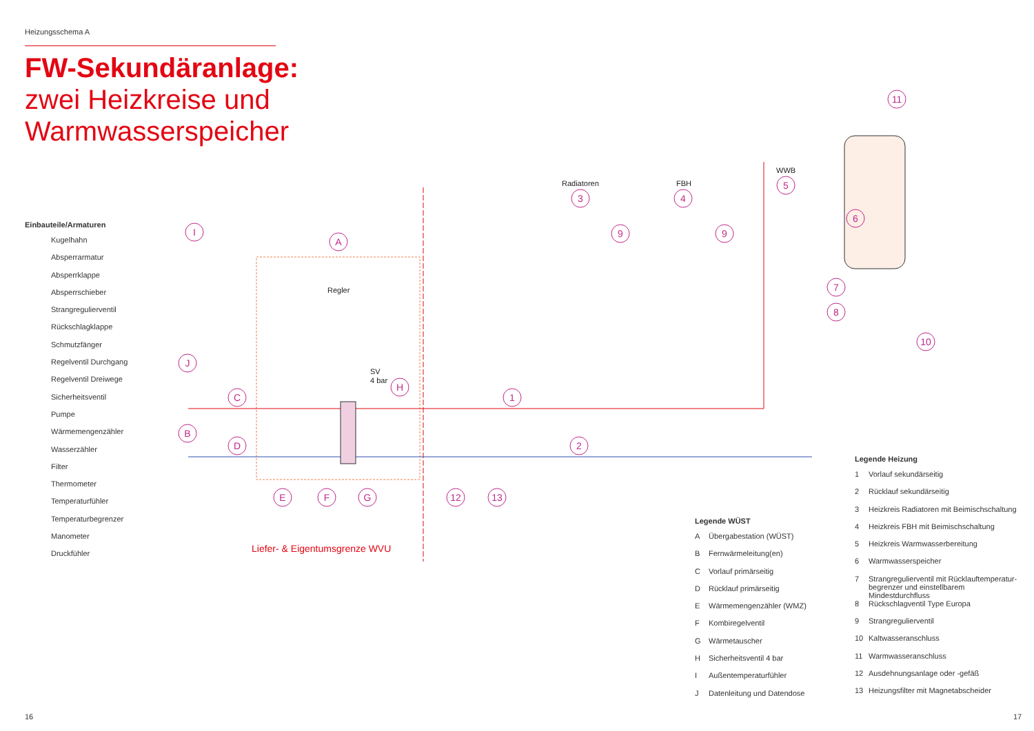Heizungsschema A
FW-Sekundäranlage:
zwei Heizkreise und
Warmwasserspeicher
Einbauteile/Armaturen
Kugelhahn
Absperrarmatur
Absperrklappe
Absperrschieber
Strangregulierventil
Rückschlagklappe
Schmutzfänger
Regelventil Durchgang
Regelventil Dreiwege
Sicherheitsventil
Pumpe
Wärmemengenzähler
Wasserzähler
Filter
Thermometer
Temperaturfühler
Temperaturbegrenzer
Manometer
Druckfühler
I
A
C
B
D
J
H
E
F
G
12
13
1
2
3
4
5
6
7
8
10
11
9
9
Regler
SV
4 bar
Radiatoren
FBH
WWB
Liefer- & Eigentumsgrenze WVU
Legende WÜST
A Übergabestation (WÜST)
B Fernwärmeleitung(en)
C Vorlauf primärseitig
D Rücklauf primärseitig
E Wärmemengenzähler (WMZ)
F Kombiregelventil
G Wärmetauscher
H Sicherheitsventil 4 bar
I Außentemperaturfühler
J Datenleitung und Datendose
Legende Heizung
1 Vorlauf sekundärseitig
2 Rücklauf sekundärseitig
3 Heizkreis Radiatoren mit Beimischschaltung
4 Heizkreis FBH mit Beimischschaltung
5 Heizkreis Warmwasserbereitung
6 Warmwasserspeicher
7 Strangregulierventil mit Rücklauftemperatur-
begrenzer und einstellbarem Mindestdurchfluss
8 Rückschlagventil Type Europa
9 Strangregulierventil
10 Kaltwasseranschluss
11 Warmwasseranschluss
12 Ausdehnungsanlage oder -gefäß
13 Heizungsfilter mit Magnetabscheider
16 17